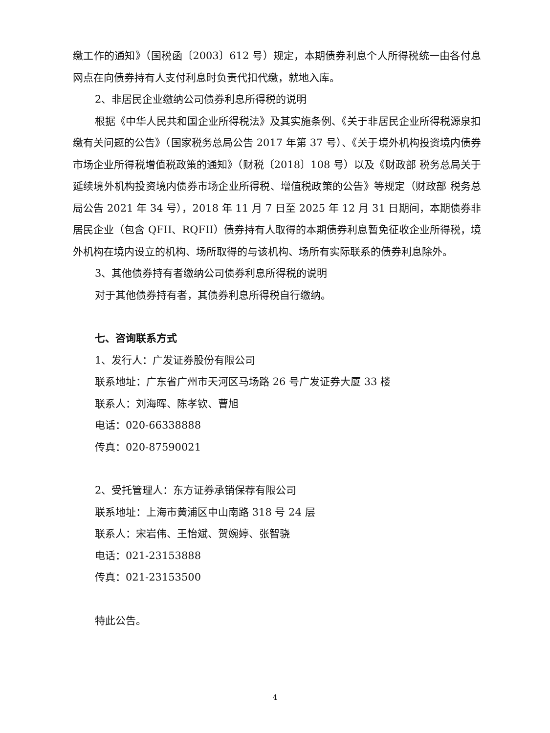缴工作的通知》（国税函〔2003〕612 号）规定，本期债券利息个人所得税统一由各付息网点在向债券持有人支付利息时负责代扣代缴，就地入库。
2、非居民企业缴纳公司债券利息所得税的说明
根据《中华人民共和国企业所得税法》及其实施条例、《关于非居民企业所得税源泉扣缴有关问题的公告》（国家税务总局公告 2017 年第 37 号）、《关于境外机构投资境内债券市场企业所得税增值税政策的通知》（财税〔2018〕108 号）以及《财政部 税务总局关于延续境外机构投资境内债券市场企业所得税、增值税政策的公告》等规定（财政部 税务总局公告 2021 年 34 号），2018 年 11 月 7 日至 2025 年 12 月 31 日期间，本期债券非居民企业（包含 QFII、RQFII）债券持有人取得的本期债券利息暂免征收企业所得税，境外机构在境内设立的机构、场所取得的与该机构、场所有实际联系的债券利息除外。
3、其他债券持有者缴纳公司债券利息所得税的说明
对于其他债券持有者，其债券利息所得税自行缴纳。
七、咨询联系方式
1、发行人：广发证券股份有限公司
联系地址：广东省广州市天河区马场路 26 号广发证券大厦 33 楼
联系人：刘海晖、陈孝钦、曹旭
电话：020-66338888
传真：020-87590021
2、受托管理人：东方证券承销保荐有限公司
联系地址：上海市黄浦区中山南路 318 号 24 层
联系人：宋岩伟、王怡斌、贺婉婷、张智骁
电话：021-23153888
传真：021-23153500
特此公告。
4